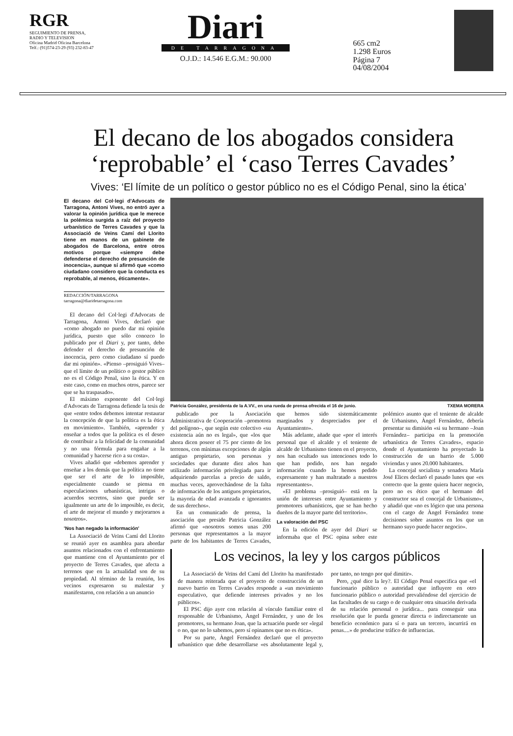RGR
SEGUIMIENTO DE PRENSA, RADIO Y TELEVISION
Oficina Madrid Oficina Barcelona
Telf.: (91)574-23-29 (93) 232-83-47
Diari
DE TARRAGONA
O.J.D.: 14.546 E.G.M.: 90.000
665 cm2
1.298 Euros
Página 7
04/08/2004
El decano de los abogados considera ‘reprobable’ el ‘caso Terres Cavades’
Vives: ‘El límite de un político o gestor público no es el Código Penal, sino la ética’
El decano del Col·legi d'Advocats de Tarragona, Antoni Vives, no entró ayer a valorar la opinión jurídica que le merece la polémica surgida a raíz del proyecto urbanístico de Terres Cavades y que la Associació de Veïns Camí del Llorito tiene en manos de un gabinete de abogados de Barcelona, entre otros motivos porque «siempre debe defenderse el derecho de presunción de inocencia», aunque sí afirmó que «como ciudadano considero que la conducta es reprobable, al menos, éticamente».
REDACCIÓN/TARRAGONA
tarragona@diaridetarragona.com
El decano del Col·legi d'Advocats de Tarragona, Antoni Vives, declaró que «como abogado no puedo dar mi opinión jurídica, puesto que sólo conozco lo publicado por el Diari y, por tanto, debo defender el derecho de presunción de inocencia, pero como ciudadano sí puedo dar mi opinión». «Pienso –prosiguió Vives– que el límite de un político o gestor público no es el Código Penal, sino la ética. Y en este caso, como en muchos otros, parece ser que se ha traspasado».
El máximo exponente del Col·legi d'Advocats de Tarragona defiende la tesis de que «entre todos debemos intentar restaurar la concepción de que la política es la ética en movimiento». También, «aprender y enseñar a todos que la política es el deseo de contribuir a la felicidad de la comunidad y no una fórmula para engañar a la comunidad y hacerse rico a su costa».
Vives añadió que «debemos aprender y enseñar a los demás que la política no tiene que ser el arte de lo imposible, especialmente cuando se piensa en especulaciones urbanísticas, intrigas o acuerdos secretos, sino que puede ser igualmente un arte de lo imposible, es decir, el arte de mejorar el mundo y mejorarnos a nosotros».
'Nos han negado la información'
La Associació de Veïns Camí del Llorito se reunió ayer en asamblea para abordar asuntos relacionados con el enfrentamiento que mantiene con el Ayuntamiento por el proyecto de Terres Cavades, que afecta a terrenos que en la actualidad son de su propiedad. Al término de la reunión, los vecinos expresaron su malestar y manifestaron, con relación a un anuncio
Patricia González, presidenta de la A.VV., en una rueda de prensa ofrecida el 16 de junio. TXEMA MORERA
publicado por la Asociación Administrativa de Cooperación –promotora del polígono–, que según este colectivo «su existencia aún no es legal», que «los que ahora dicen poseer el 75 por ciento de los terrenos, con mínimas excepciones de algún antiguo propietario, son personas y sociedades que durante diez años han utilizado información privilegiada para ir adquiriendo parcelas a precio de saldo, muchas veces, aprovechándose de la falta de información de los antiguos propietarios, la mayoría de edad avanzada e ignorantes de sus derechos».
En un comunicado de prensa, la asociación que preside Patricia González afirmó que «nosotros somos unas 200 personas que representamos a la mayor parte de los habitantes de Terres Cavades, que hemos sido sistemáticamente marginados y despreciados por el Ayuntamiento».
Más adelante, añade que «por el interés personal que el alcalde y el teniente de alcalde de Urbanismo tienen en el proyecto, nos han ocultado sus intenciones todo lo que han podido, nos han negado información cuando la hemos pedido expresamente y han maltratado a nuestros representantes».
«El problema –prosiguió– está en la unión de intereses entre Ayuntamiento y promotores urbanísticos, que se han hecho dueños de la mayor parte del territorio».
La valoración del PSC
En la edición de ayer del Diari se informaba que el PSC opina sobre este polémico asunto que el teniente de alcalde de Urbanismo, Àngel Fernández, debería presentar su dimisión «si su hermano –Joan Fernández– participa en la promoción urbanística de Terres Cavades», espacio donde el Ayuntamiento ha proyectado la construcción de un barrio de 5.000 viviendas y unos 20.000 habitantes.
La concejal socialista y senadora María José Elices declaró el pasado lunes que «es correcto que la gente quiera hacer negocio, pero no es ético que el hermano del constructor sea el concejal de Urbanismo», y añadió que «no es lógico que una persona con el cargo de Àngel Fernández tome decisiones sobre asuntos en los que un hermano suyo puede hacer negocio».
Los vecinos, la ley y los cargos públicos
La Associació de Veïns del Camí del Llorito ha manifestado de manera reiterada que el proyecto de construcción de un nuevo barrio en Terres Cavades responde a «un movimiento especulativo, que defiende intereses privados y no los públicos».
El PSC dijo ayer con relación al vínculo familiar entre el responsable de Urbanismo, Àngel Fernández, y uno de los promotores, su hermano Joan, que la actuación puede ser «legal o no, que no lo sabemos, pero sí opinamos que no es ética».
Por su parte, Àngel Fernández declaró que el proyecto urbanístico que debe desarrollarse «es absolutamente legal y, por tanto, no tengo por qué dimitir».
Pero, ¿qué dice la ley?. El Código Penal especifica que «el funcionario público o autoridad que influyere en otro funcionario público o autoridad prevaliéndose del ejercicio de las facultades de su cargo o de cualquier otra situación derivada de su relación personal o jurídica... para conseguir una resolución que le pueda generar directa o indirectamente un beneficio económico para sí o para un tercero, incurrirá en penas....» de producirse tráfico de influencias.